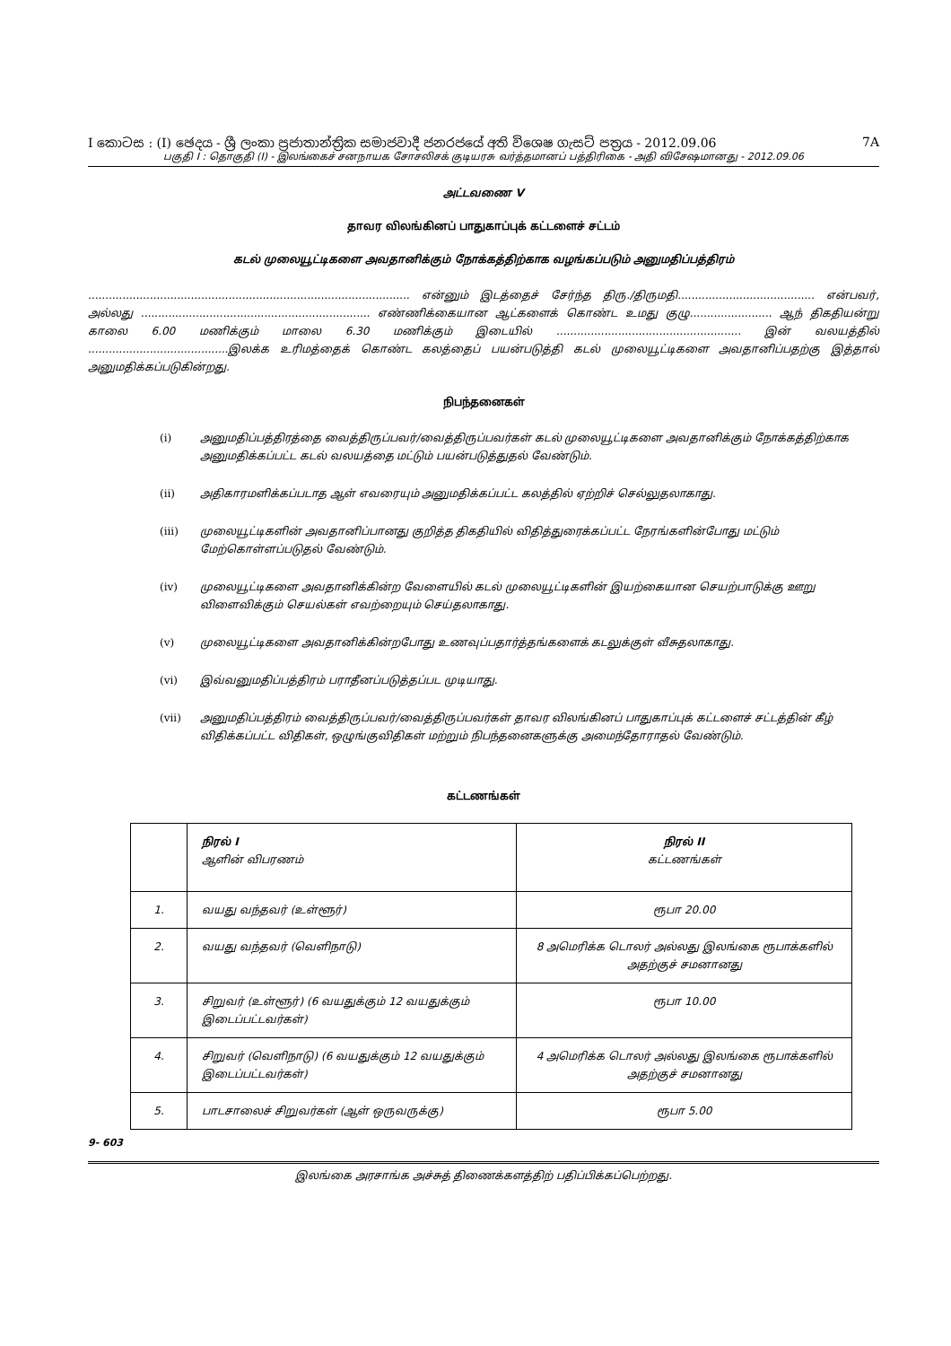I කොටස : (I) ඡෙදය - ශ්‍රී ලංකා ප්‍රජාතාන්ත්‍රික සමාජවාදී ජනරජයේ අති විශෙෂ ගැසට් පත්‍රය - 2012.09.06 7A
பகுதி I : தொகுதி (I) - இலங்கைச் சனநாயக சோசலிசக் குடியரசு வர்த்தமானப் பத்திரிகை - அதி விசேஷமானது - 2012.09.06
அட்டவணை V
தாவர விலங்கினப் பாதுகாப்புக் கட்டளைச் சட்டம்
கடல் முலையூட்டிகளை அவதானிக்கும் நோக்கத்திற்காக வழங்கப்படும் அனுமதிப்பத்திரம்
.............................................................................................. என்னும் இடத்தைச் சேர்ந்த திரு./திருமதி........................................ என்பவர், அல்லது ................................................................... எண்ணிக்கையான ஆட்களைக் கொண்ட உமது குழு........................ ஆந் திகதியன்று காலை 6.00 மணிக்கும் மாலை 6.30 மணிக்கும் இடையில் ...................................................... இன் வலயத்தில் .........................................இலக்க உரிமத்தைக் கொண்ட கலத்தைப் பயன்படுத்தி கடல் முலையூட்டிகளை அவதானிப்பதற்கு இத்தால் அனுமதிக்கப்படுகின்றது.
நிபந்தனைகள்
(i) அனுமதிப்பத்திரத்தை வைத்திருப்பவர்/வைத்திருப்பவர்கள் கடல் முலையூட்டிகளை அவதானிக்கும் நோக்கத்திற்காக அனுமதிக்கப்பட்ட கடல் வலயத்தை மட்டும் பயன்படுத்துதல் வேண்டும்.
(ii) அதிகாரமளிக்கப்படாத ஆள் எவரையும் அனுமதிக்கப்பட்ட கலத்தில் ஏற்றிச் செல்லுதலாகாது.
(iii) முலையூட்டிகளின் அவதானிப்பானது குறித்த திகதியில் விதித்துரைக்கப்பட்ட நேரங்களின்போது மட்டும் மேற்கொள்ளப்படுதல் வேண்டும்.
(iv) முலையூட்டிகளை அவதானிக்கின்ற வேளையில் கடல் முலையூட்டிகளின் இயற்கையான செயற்பாடுக்கு ஊறு விளைவிக்கும் செயல்கள் எவற்றையும் செய்தலாகாது.
(v) முலையூட்டிகளை அவதானிக்கின்றபோது உணவுப்பதார்த்தங்களைக் கடலுக்குள் வீசுதலாகாது.
(vi) இவ்வனுமதிப்பத்திரம் பராதீனப்படுத்தப்பட முடியாது.
(vii) அனுமதிப்பத்திரம் வைத்திருப்பவர்/வைத்திருப்பவர்கள் தாவர விலங்கினப் பாதுகாப்புக் கட்டளைச் சட்டத்தின் கீழ் விதிக்கப்பட்ட விதிகள், ஒழுங்குவிதிகள் மற்றும் நிபந்தனைகளுக்கு அமைந்தோராதல் வேண்டும்.
கட்டணங்கள்
| | நிரல் I ஆளின் விபரணம் | நிரல் II கட்டணங்கள் |
| --- | --- | --- |
| 1. | வயது வந்தவர் (உள்ளூர்) | ரூபா 20.00 |
| 2. | வயது வந்தவர் (வெளிநாடு) | 8 அமெரிக்க டொலர் அல்லது இலங்கை ரூபாக்களில் அதற்குச் சமனானது |
| 3. | சிறுவர் (உள்ளூர்) (6 வயதுக்கும் 12 வயதுக்கும் இடைப்பட்டவர்கள்) | ரூபா 10.00 |
| 4. | சிறுவர் (வெளிநாடு) (6 வயதுக்கும் 12 வயதுக்கும் இடைப்பட்டவர்கள்) | 4 அமெரிக்க டொலர் அல்லது இலங்கை ரூபாக்களில் அதற்குச் சமனானது |
| 5. | பாடசாலைச் சிறுவர்கள் (ஆள் ஒருவருக்கு) | ரூபா 5.00 |
9- 603
இலங்கை அரசாங்க அச்சுத் திணைக்களத்திற் பதிப்பிக்கப்பெற்றது.